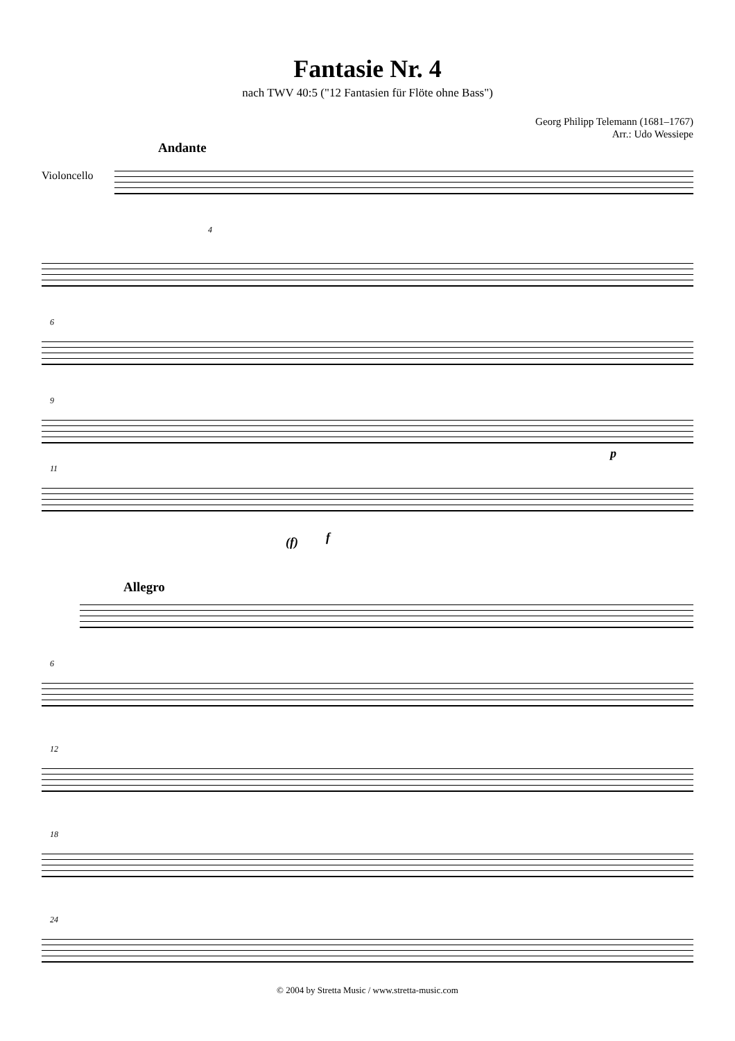Fantasie Nr. 4
nach TWV 40:5 ("12 Fantasien für Flöte ohne Bass")
Georg Philipp Telemann (1681–1767)
Arr.: Udo Wessiepe
Andante
Violoncello
4
6
9
p
11
(f)
f
Allegro
6
12
18
24
© 2004 by Stretta Music / www.stretta-music.com